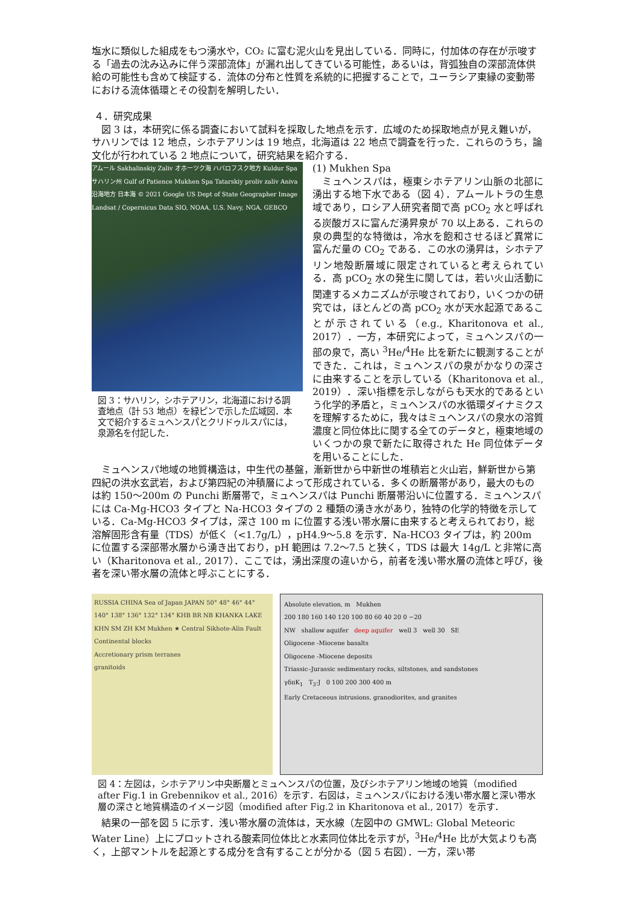塩水に類似した組成をもつ湧水や，CO₂ に富む泥火山を見出している．同時に，付加体の存在が示唆する「過去の沈み込みに伴う深部流体」が漏れ出してきている可能性，あるいは，背弧独自の深部流体供給の可能性も含めて検証する．流体の分布と性質を系統的に把握することで，ユーラシア東縁の変動帯における流体循環とその役割を解明したい．
４．研究成果
図 3 は，本研究に係る調査において試料を採取した地点を示す．広域のため採取地点が見え難いが，サハリンでは 12 地点，シホテアリンは 19 地点，北海道は 22 地点で調査を行った．これらのうち，論文化が行われている 2 地点について，研究結果を紹介する．
アムール Sakhalinskiy Zaliv オホーツク海 ハバロフスク地方 Kuldur Spa サハリン州 Gulf of Patience Mukhen Spa Tatarskiy proliv zaliv Aniva 沿海地方 日本海 © 2021 Google US Dept of State Geographer Image Landsat / Copernicus Data SIO, NOAA, U.S. Navy, NGA, GEBCO
図 3：サハリン，シホテアリン，北海道における調査地点（計 53 地点）を緑ピンで示した広域図．本文で紹介するミュヘンスパとクリドゥルスパには，泉源名を付記した．
(1) Mukhen Spa
ミュヘンスパは，極東シホテアリン山脈の北部に湧出する地下水である（図 4）．アムールトラの生息域であり，ロシア人研究者間で高 pCO<sub>2</sub> 水と呼ばれる炭酸ガスに富んだ湧昇泉が 70 以上ある．これらの泉の典型的な特徴は，冷水を飽和させるほど異常に富んだ量の CO<sub>2</sub> である．この水の湧昇は，シホテアリン地殻断層域に限定されていると考えられている．高 pCO<sub>2</sub> 水の発生に関しては，若い火山活動に関連するメカニズムが示唆されており，いくつかの研究では，ほとんどの高 pCO<sub>2</sub> 水が天水起源であることが示されている（e.g., Kharitonova et al., 2017）．一方，本研究によって，ミュヘンスパの一部の泉で，高い <sup>3</sup>He/<sup>4</sup>He 比を新たに観測することができた．これは，ミュヘンスパの泉がかなりの深さに由来することを示している（Kharitonova et al., 2019）．深い指標を示しながらも天水的であるという化学的矛盾と，ミュヘンスパの水循環ダイナミクスを理解するために，我々はミュヘンスパの泉水の溶質濃度と同位体比に関する全てのデータと，極東地域のいくつかの泉で新たに取得された He 同位体データを用いることにした．
ミュヘンスパ地域の地質構造は，中生代の基盤，漸新世から中新世の堆積岩と火山岩，鮮新世から第四紀の洪水玄武岩，および第四紀の沖積層によって形成されている．多くの断層帯があり，最大のものは約 150〜200m の Punchi 断層帯で，ミュヘンスパは Punchi 断層帯沿いに位置する．ミュヘンスパには Ca-Mg-HCO3 タイプと Na-HCO3 タイプの 2 種類の湧き水があり，独特の化学的特徴を示している．Ca-Mg-HCO3 タイプは，深さ 100 m に位置する浅い帯水層に由来すると考えられており，総溶解固形含有量（TDS）が低く（<1.7g/L），pH4.9〜5.8 を示す．Na-HCO3 タイプは，約 200m に位置する深部帯水層から湧き出ており，pH 範囲は 7.2〜7.5 と狭く，TDS は最大 14g/L と非常に高い（Kharitonova et al., 2017）．ここでは，湧出深度の違いから，前者を浅い帯水層の流体と呼び，後者を深い帯水層の流体と呼ぶことにする．
RUSSIA CHINA Sea of Japan JAPAN 50° 48° 46° 44° 140° 138° 136° 132° 134° KHB BR NB KHANKA LAKE KHN SM ZH KM Mukhen ★ Central Sikhote-Alin Fault
Continental blocks
Accretionary prism terranes
granitoids
Absolute elevation, m Mukhen
200 180 160 140 120 100 80 60 40 20 0 −20
NW shallow aquifer deep aquifer well 3 well 30 SE
Oligocene -Miocene basalts
Oligocene -Miocene deposits
Triassic–Jurassic sedimentary rocks, siltstones, and sandstones
γδπK<sub>1</sub> T<sub>3</sub>-J 0 100 200 300 400 m
Early Cretaceous intrusions, granodiorites, and granites
図 4：左図は，シホテアリン中央断層とミュヘンスパの位置，及びシホテアリン地域の地質（modified after Fig.1 in Grebennikov et al., 2016）を示す．右図は，ミュヘンスパにおける浅い帯水層と深い帯水層の深さと地質構造のイメージ図（modified after Fig.2 in Kharitonova et al., 2017）を示す．
結果の一部を図 5 に示す．浅い帯水層の流体は，天水線（左図中の GMWL: Global Meteoric Water Line）上にプロットされる酸素同位体比と水素同位体比を示すが，<sup>3</sup>He/<sup>4</sup>He 比が大気よりも高く，上部マントルを起源とする成分を含有することが分かる（図 5 右図）．一方，深い帯